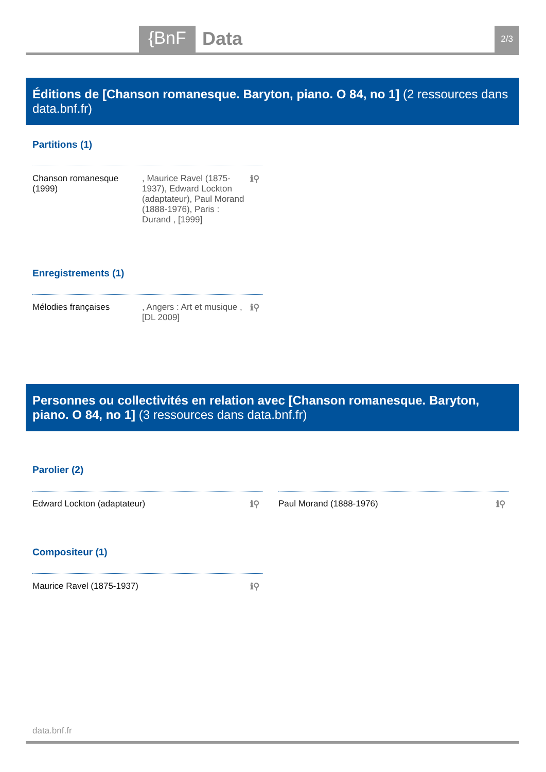{BnF Data 2/3
Éditions de [Chanson romanesque. Baryton, piano. O 84, no 1] (2 ressources dans data.bnf.fr)
Partitions (1)
Chanson romanesque (1999)
, Maurice Ravel (1875-1937), Edward Lockton (adaptateur), Paul Morand (1888-1976), Paris : Durand , [1999]
ℹ⚲
Enregistrements (1)
Mélodies françaises , Angers : Art et musique , [DL 2009]
ℹ⚲
Personnes ou collectivités en relation avec [Chanson romanesque. Baryton, piano. O 84, no 1] (3 ressources dans data.bnf.fr)
Parolier (2)
Edward Lockton (adaptateur) ℹ⚲
Paul Morand (1888-1976) ℹ⚲
Compositeur (1)
Maurice Ravel (1875-1937) ℹ⚲
data.bnf.fr